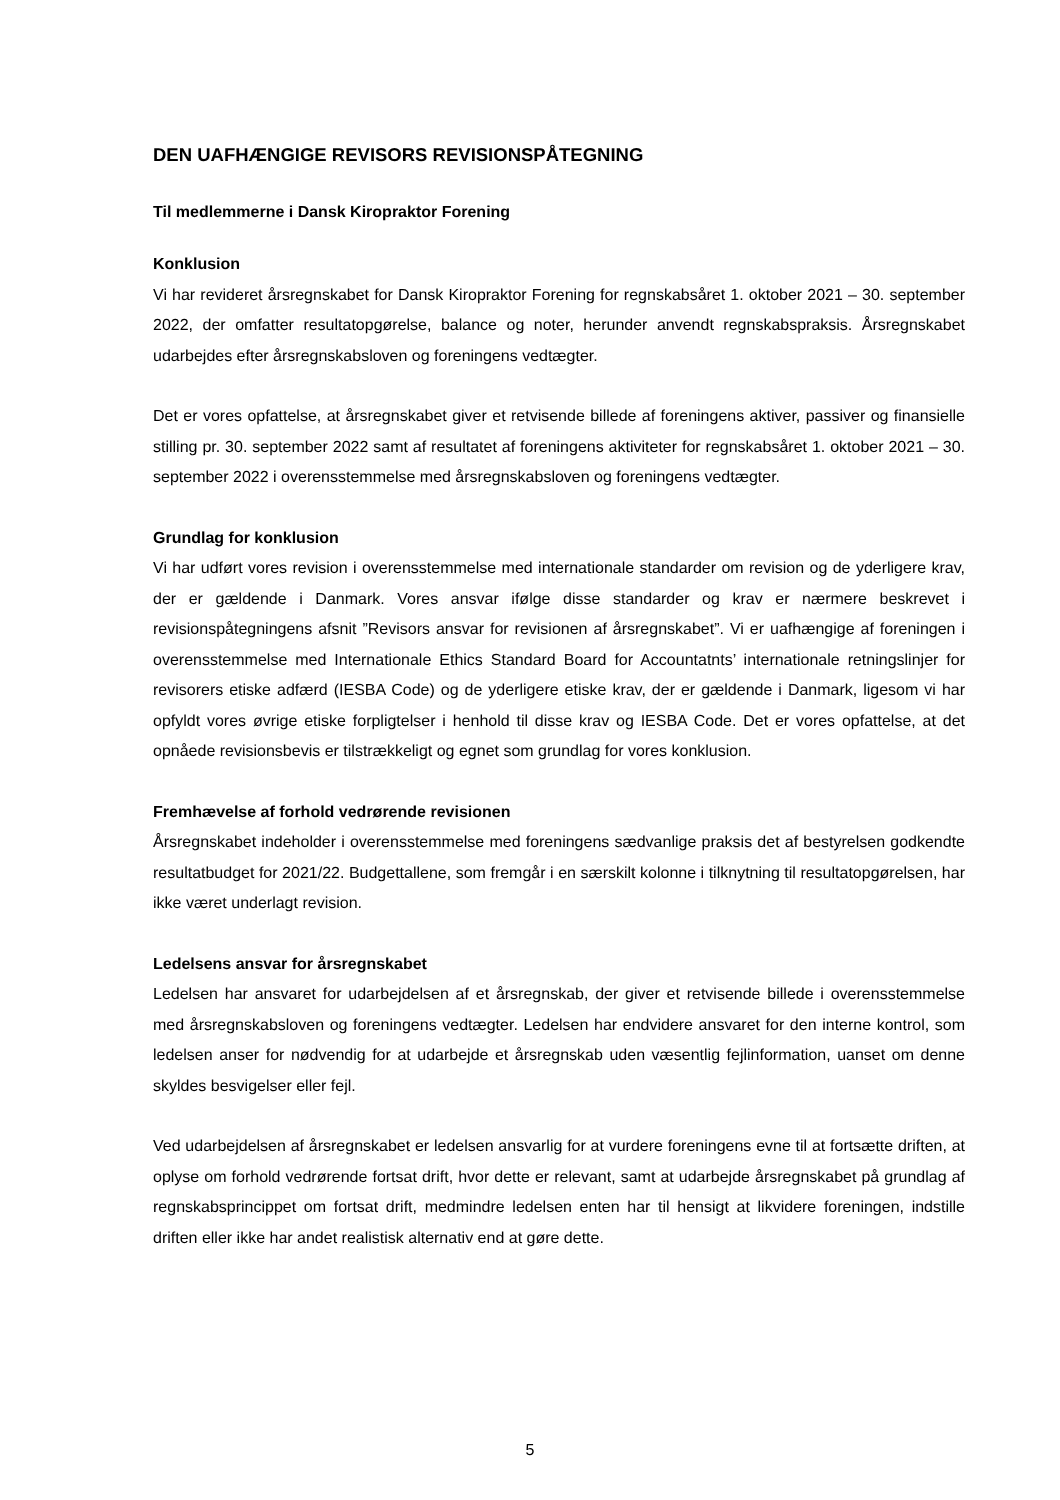DEN UAFHÆNGIGE REVISORS REVISIONSPÅTEGNING
Til medlemmerne i Dansk Kiropraktor Forening
Konklusion
Vi har revideret årsregnskabet for Dansk Kiropraktor Forening for regnskabsåret 1. oktober 2021 – 30. september 2022, der omfatter resultatopgørelse, balance og noter, herunder anvendt regnskabspraksis. Årsregnskabet udarbejdes efter årsregnskabsloven og foreningens vedtægter.
Det er vores opfattelse, at årsregnskabet giver et retvisende billede af foreningens aktiver, passiver og finansielle stilling pr. 30. september 2022 samt af resultatet af foreningens aktiviteter for regnskabsåret 1. oktober 2021 – 30. september 2022 i overensstemmelse med årsregnskabsloven og foreningens vedtægter.
Grundlag for konklusion
Vi har udført vores revision i overensstemmelse med internationale standarder om revision og de yderligere krav, der er gældende i Danmark. Vores ansvar ifølge disse standarder og krav er nærmere beskrevet i revisionspåtegningens afsnit ”Revisors ansvar for revisionen af årsregnskabet”. Vi er uafhængige af foreningen i overensstemmelse med Internationale Ethics Standard Board for Accountatnts’ internationale retningslinjer for revisorers etiske adfærd (IESBA Code) og de yderligere etiske krav, der er gældende i Danmark, ligesom vi har opfyldt vores øvrige etiske forpligtelser i henhold til disse krav og IESBA Code. Det er vores opfattelse, at det opnåede revisionsbevis er tilstrækkeligt og egnet som grundlag for vores konklusion.
Fremhævelse af forhold vedrørende revisionen
Årsregnskabet indeholder i overensstemmelse med foreningens sædvanlige praksis det af bestyrelsen godkendte resultatbudget for 2021/22. Budgettallene, som fremgår i en særskilt kolonne i tilknytning til resultatopgørelsen, har ikke været underlagt revision.
Ledelsens ansvar for årsregnskabet
Ledelsen har ansvaret for udarbejdelsen af et årsregnskab, der giver et retvisende billede i overensstemmelse med årsregnskabsloven og foreningens vedtægter. Ledelsen har endvidere ansvaret for den interne kontrol, som ledelsen anser for nødvendig for at udarbejde et årsregnskab uden væsentlig fejlinformation, uanset om denne skyldes besvigelser eller fejl.
Ved udarbejdelsen af årsregnskabet er ledelsen ansvarlig for at vurdere foreningens evne til at fortsætte driften, at oplyse om forhold vedrørende fortsat drift, hvor dette er relevant, samt at udarbejde årsregnskabet på grundlag af regnskabsprincippet om fortsat drift, medmindre ledelsen enten har til hensigt at likvidere foreningen, indstille driften eller ikke har andet realistisk alternativ end at gøre dette.
5